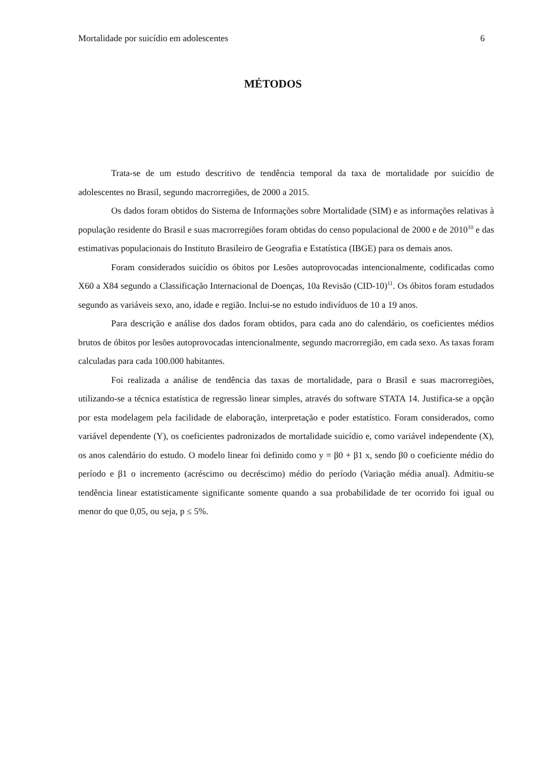Mortalidade por suicídio em adolescentes 6
MÉTODOS
Trata-se de um estudo descritivo de tendência temporal da taxa de mortalidade por suicídio de adolescentes no Brasil, segundo macrorregiões, de 2000 a 2015.
Os dados foram obtidos do Sistema de Informações sobre Mortalidade (SIM) e as informações relativas à população residente do Brasil e suas macrorregiões foram obtidas do censo populacional de 2000 e de 2010<sup>10</sup> e das estimativas populacionais do Instituto Brasileiro de Geografia e Estatística (IBGE) para os demais anos.
Foram considerados suicídio os óbitos por Lesões autoprovocadas intencionalmente, codificadas como X60 a X84 segundo a Classificação Internacional de Doenças, 10a Revisão (CID-10)<sup>11</sup>. Os óbitos foram estudados segundo as variáveis sexo, ano, idade e região. Inclui-se no estudo indivíduos de 10 a 19 anos.
Para descrição e análise dos dados foram obtidos, para cada ano do calendário, os coeficientes médios brutos de óbitos por lesões autoprovocadas intencionalmente, segundo macrorregião, em cada sexo. As taxas foram calculadas para cada 100.000 habitantes.
Foi realizada a análise de tendência das taxas de mortalidade, para o Brasil e suas macrorregiões, utilizando-se a técnica estatística de regressão linear simples, através do software STATA 14. Justifica-se a opção por esta modelagem pela facilidade de elaboração, interpretação e poder estatístico. Foram considerados, como variável dependente (Y), os coeficientes padronizados de mortalidade suicídio e, como variável independente (X), os anos calendário do estudo. O modelo linear foi definido como y = β0 + β1 x, sendo β0 o coeficiente médio do período e β1 o incremento (acréscimo ou decréscimo) médio do período (Variação média anual). Admitiu-se tendência linear estatisticamente significante somente quando a sua probabilidade de ter ocorrido foi igual ou menor do que 0,05, ou seja, p ≤ 5%.